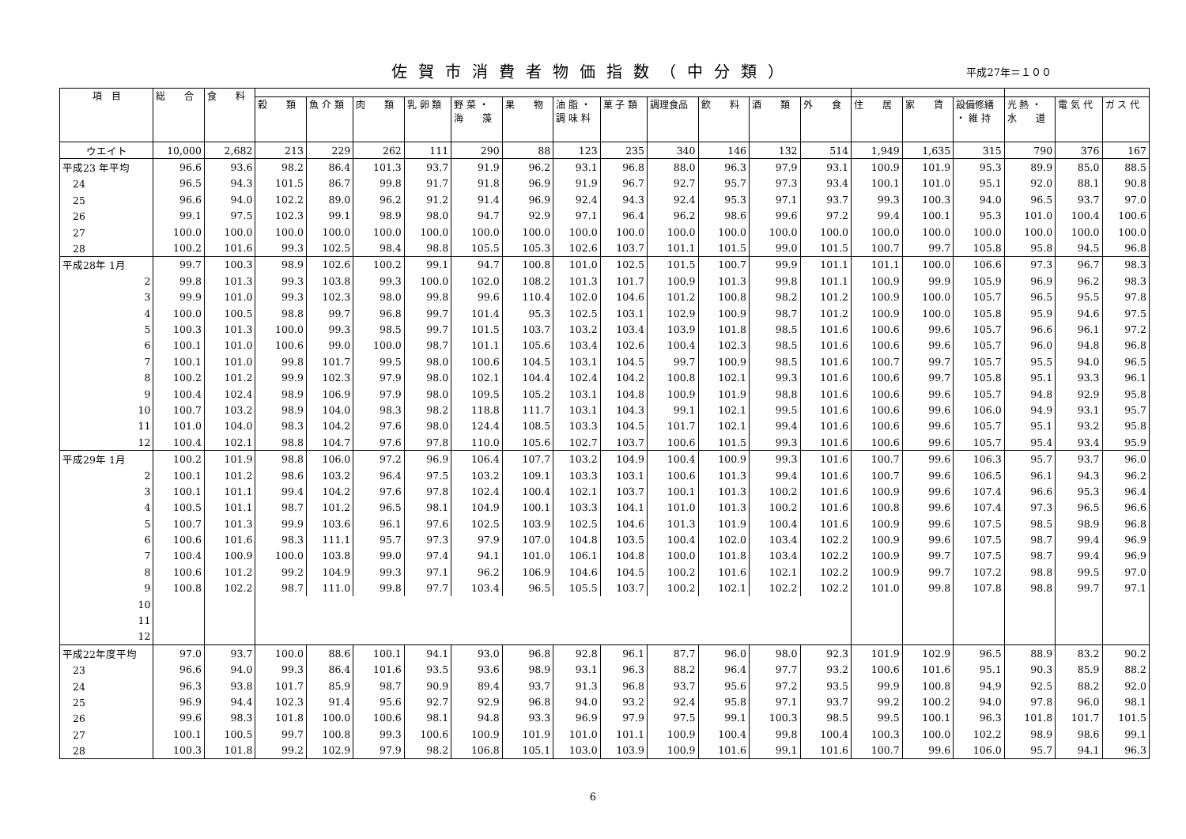佐賀市消費者物価指数（中分類）
平成27年＝１００
| 項 目 | 総 合 | 食 料 | | | | | | | | | | | | | | | | | | |
| --- | --- | --- | --- | --- | --- | --- | --- | --- | --- | --- | --- | --- | --- | --- | --- | --- | --- | --- | --- | --- |
| | | | 穀 類 | 魚 介 類 | 肉 類 | 乳 卵 類 | 野 菜 ・ 海 藻 | 果 物 | 油 脂 ・ 調 味 料 | 菓 子 類 | 調理食品 | 飲 料 | 酒 類 | 外 食 | 住 居 | 家 賃 | 設備修繕 ・ 維 持 | 光 熱 ・ 水 道 | 電 気 代 | ガ ス 代 |
| ウエイト | 10,000 | 2,682 | 213 | 229 | 262 | 111 | 290 | 88 | 123 | 235 | 340 | 146 | 132 | 514 | 1,949 | 1,635 | 315 | 790 | 376 | 167 |
| 平成23 年平均 | 96.6 | 93.6 | 98.2 | 86.4 | 101.3 | 93.7 | 91.9 | 96.2 | 93.1 | 96.8 | 88.0 | 96.3 | 97.9 | 93.1 | 100.9 | 101.9 | 95.3 | 89.9 | 85.0 | 88.5 |
| 24 | 96.5 | 94.3 | 101.5 | 86.7 | 99.8 | 91.7 | 91.8 | 96.9 | 91.9 | 96.7 | 92.7 | 95.7 | 97.3 | 93.4 | 100.1 | 101.0 | 95.1 | 92.0 | 88.1 | 90.8 |
| 25 | 96.6 | 94.0 | 102.2 | 89.0 | 96.2 | 91.2 | 91.4 | 96.9 | 92.4 | 94.3 | 92.4 | 95.3 | 97.1 | 93.7 | 99.3 | 100.3 | 94.0 | 96.5 | 93.7 | 97.0 |
| 26 | 99.1 | 97.5 | 102.3 | 99.1 | 98.9 | 98.0 | 94.7 | 92.9 | 97.1 | 96.4 | 96.2 | 98.6 | 99.6 | 97.2 | 99.4 | 100.1 | 95.3 | 101.0 | 100.4 | 100.6 |
| 27 | 100.0 | 100.0 | 100.0 | 100.0 | 100.0 | 100.0 | 100.0 | 100.0 | 100.0 | 100.0 | 100.0 | 100.0 | 100.0 | 100.0 | 100.0 | 100.0 | 100.0 | 100.0 | 100.0 | 100.0 |
| 28 | 100.2 | 101.6 | 99.3 | 102.5 | 98.4 | 98.8 | 105.5 | 105.3 | 102.6 | 103.7 | 101.1 | 101.5 | 99.0 | 101.5 | 100.7 | 99.7 | 105.8 | 95.8 | 94.5 | 96.8 |
| 平成28年 1月 | 99.7 | 100.3 | 98.9 | 102.6 | 100.2 | 99.1 | 94.7 | 100.8 | 101.0 | 102.5 | 101.5 | 100.7 | 99.9 | 101.1 | 101.1 | 100.0 | 106.6 | 97.3 | 96.7 | 98.3 |
| 2 | 99.8 | 101.3 | 99.3 | 103.8 | 99.3 | 100.0 | 102.0 | 108.2 | 101.3 | 101.7 | 100.9 | 101.3 | 99.8 | 101.1 | 100.9 | 99.9 | 105.9 | 96.9 | 96.2 | 98.3 |
| 3 | 99.9 | 101.0 | 99.3 | 102.3 | 98.0 | 99.8 | 99.6 | 110.4 | 102.0 | 104.6 | 101.2 | 100.8 | 98.2 | 101.2 | 100.9 | 100.0 | 105.7 | 96.5 | 95.5 | 97.8 |
| 4 | 100.0 | 100.5 | 98.8 | 99.7 | 96.8 | 99.7 | 101.4 | 95.3 | 102.5 | 103.1 | 102.9 | 100.9 | 98.7 | 101.2 | 100.9 | 100.0 | 105.8 | 95.9 | 94.6 | 97.5 |
| 5 | 100.3 | 101.3 | 100.0 | 99.3 | 98.5 | 99.7 | 101.5 | 103.7 | 103.2 | 103.4 | 103.9 | 101.8 | 98.5 | 101.6 | 100.6 | 99.6 | 105.7 | 96.6 | 96.1 | 97.2 |
| 6 | 100.1 | 101.0 | 100.6 | 99.0 | 100.0 | 98.7 | 101.1 | 105.6 | 103.4 | 102.6 | 100.4 | 102.3 | 98.5 | 101.6 | 100.6 | 99.6 | 105.7 | 96.0 | 94.8 | 96.8 |
| 7 | 100.1 | 101.0 | 99.8 | 101.7 | 99.5 | 98.0 | 100.6 | 104.5 | 103.1 | 104.5 | 99.7 | 100.9 | 98.5 | 101.6 | 100.7 | 99.7 | 105.7 | 95.5 | 94.0 | 96.5 |
| 8 | 100.2 | 101.2 | 99.9 | 102.3 | 97.9 | 98.0 | 102.1 | 104.4 | 102.4 | 104.2 | 100.8 | 102.1 | 99.3 | 101.6 | 100.6 | 99.7 | 105.8 | 95.1 | 93.3 | 96.1 |
| 9 | 100.4 | 102.4 | 98.9 | 106.9 | 97.9 | 98.0 | 109.5 | 105.2 | 103.1 | 104.8 | 100.9 | 101.9 | 98.8 | 101.6 | 100.6 | 99.6 | 105.7 | 94.8 | 92.9 | 95.8 |
| 10 | 100.7 | 103.2 | 98.9 | 104.0 | 98.3 | 98.2 | 118.8 | 111.7 | 103.1 | 104.3 | 99.1 | 102.1 | 99.5 | 101.6 | 100.6 | 99.6 | 106.0 | 94.9 | 93.1 | 95.7 |
| 11 | 101.0 | 104.0 | 98.3 | 104.2 | 97.6 | 98.0 | 124.4 | 108.5 | 103.3 | 104.5 | 101.7 | 102.1 | 99.4 | 101.6 | 100.6 | 99.6 | 105.7 | 95.1 | 93.2 | 95.8 |
| 12 | 100.4 | 102.1 | 98.8 | 104.7 | 97.6 | 97.8 | 110.0 | 105.6 | 102.7 | 103.7 | 100.6 | 101.5 | 99.3 | 101.6 | 100.6 | 99.6 | 105.7 | 95.4 | 93.4 | 95.9 |
| 平成29年 1月 | 100.2 | 101.9 | 98.8 | 106.0 | 97.2 | 96.9 | 106.4 | 107.7 | 103.2 | 104.9 | 100.4 | 100.9 | 99.3 | 101.6 | 100.7 | 99.6 | 106.3 | 95.7 | 93.7 | 96.0 |
| 2 | 100.1 | 101.2 | 98.6 | 103.2 | 96.4 | 97.5 | 103.2 | 109.1 | 103.3 | 103.1 | 100.6 | 101.3 | 99.4 | 101.6 | 100.7 | 99.6 | 106.5 | 96.1 | 94.3 | 96.2 |
| 3 | 100.1 | 101.1 | 99.4 | 104.2 | 97.6 | 97.8 | 102.4 | 100.4 | 102.1 | 103.7 | 100.1 | 101.3 | 100.2 | 101.6 | 100.9 | 99.6 | 107.4 | 96.6 | 95.3 | 96.4 |
| 4 | 100.5 | 101.1 | 98.7 | 101.2 | 96.5 | 98.1 | 104.9 | 100.1 | 103.3 | 104.1 | 101.0 | 101.3 | 100.2 | 101.6 | 100.8 | 99.6 | 107.4 | 97.3 | 96.5 | 96.6 |
| 5 | 100.7 | 101.3 | 99.9 | 103.6 | 96.1 | 97.6 | 102.5 | 103.9 | 102.5 | 104.6 | 101.3 | 101.9 | 100.4 | 101.6 | 100.9 | 99.6 | 107.5 | 98.5 | 98.9 | 96.8 |
| 6 | 100.6 | 101.6 | 98.3 | 111.1 | 95.7 | 97.3 | 97.9 | 107.0 | 104.8 | 103.5 | 100.4 | 102.0 | 103.4 | 102.2 | 100.9 | 99.6 | 107.5 | 98.7 | 99.4 | 96.9 |
| 7 | 100.4 | 100.9 | 100.0 | 103.8 | 99.0 | 97.4 | 94.1 | 101.0 | 106.1 | 104.8 | 100.0 | 101.8 | 103.4 | 102.2 | 100.9 | 99.7 | 107.5 | 98.7 | 99.4 | 96.9 |
| 8 | 100.6 | 101.2 | 99.2 | 104.9 | 99.3 | 97.1 | 96.2 | 106.9 | 104.6 | 104.5 | 100.2 | 101.6 | 102.1 | 102.2 | 100.9 | 99.7 | 107.2 | 98.8 | 99.5 | 97.0 |
| 9 | 100.8 | 102.2 | 98.7 | 111.0 | 99.8 | 97.7 | 103.4 | 96.5 | 105.5 | 103.7 | 100.2 | 102.1 | 102.2 | 102.2 | 101.0 | 99.8 | 107.8 | 98.8 | 99.7 | 97.1 |
| 10 | | | | | | | | | | | | | | | | | | | | |
| 11 | | | | | | | | | | | | | | | | | | | | |
| 12 | | | | | | | | | | | | | | | | | | | | |
| 平成22年度平均 | 97.0 | 93.7 | 100.0 | 88.6 | 100.1 | 94.1 | 93.0 | 96.8 | 92.8 | 96.1 | 87.7 | 96.0 | 98.0 | 92.3 | 101.9 | 102.9 | 96.5 | 88.9 | 83.2 | 90.2 |
| 23 | 96.6 | 94.0 | 99.3 | 86.4 | 101.6 | 93.5 | 93.6 | 98.9 | 93.1 | 96.3 | 88.2 | 96.4 | 97.7 | 93.2 | 100.6 | 101.6 | 95.1 | 90.3 | 85.9 | 88.2 |
| 24 | 96.3 | 93.8 | 101.7 | 85.9 | 98.7 | 90.9 | 89.4 | 93.7 | 91.3 | 96.8 | 93.7 | 95.6 | 97.2 | 93.5 | 99.9 | 100.8 | 94.9 | 92.5 | 88.2 | 92.0 |
| 25 | 96.9 | 94.4 | 102.3 | 91.4 | 95.6 | 92.7 | 92.9 | 96.8 | 94.0 | 93.2 | 92.4 | 95.8 | 97.1 | 93.7 | 99.2 | 100.2 | 94.0 | 97.8 | 96.0 | 98.1 |
| 26 | 99.6 | 98.3 | 101.8 | 100.0 | 100.6 | 98.1 | 94.8 | 93.3 | 96.9 | 97.9 | 97.5 | 99.1 | 100.3 | 98.5 | 99.5 | 100.1 | 96.3 | 101.8 | 101.7 | 101.5 |
| 27 | 100.1 | 100.5 | 99.7 | 100.8 | 99.3 | 100.6 | 100.9 | 101.9 | 101.0 | 101.1 | 100.9 | 100.4 | 99.8 | 100.4 | 100.3 | 100.0 | 102.2 | 98.9 | 98.6 | 99.1 |
| 28 | 100.3 | 101.8 | 99.2 | 102.9 | 97.9 | 98.2 | 106.8 | 105.1 | 103.0 | 103.9 | 100.9 | 101.6 | 99.1 | 101.6 | 100.7 | 99.6 | 106.0 | 95.7 | 94.1 | 96.3 |
6